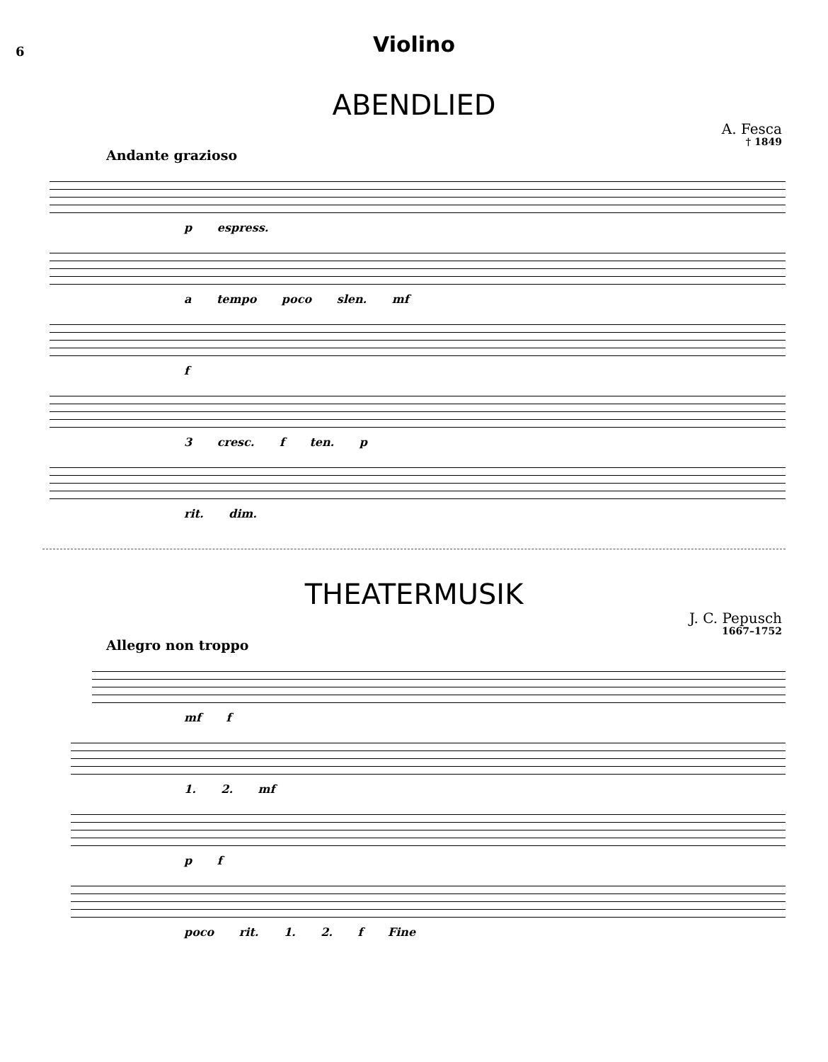6
Violino
ABENDLIED
A. Fesca
† 1849
Andante grazioso
p espress.
a tempo poco slen. mf
f
3 cresc. f ten. p
rit. dim.
THEATERMUSIK
J. C. Pepusch
1667–1752
Allegro non troppo
mf f
1. 2. mf
p f
poco rit. 1. 2. f Fine